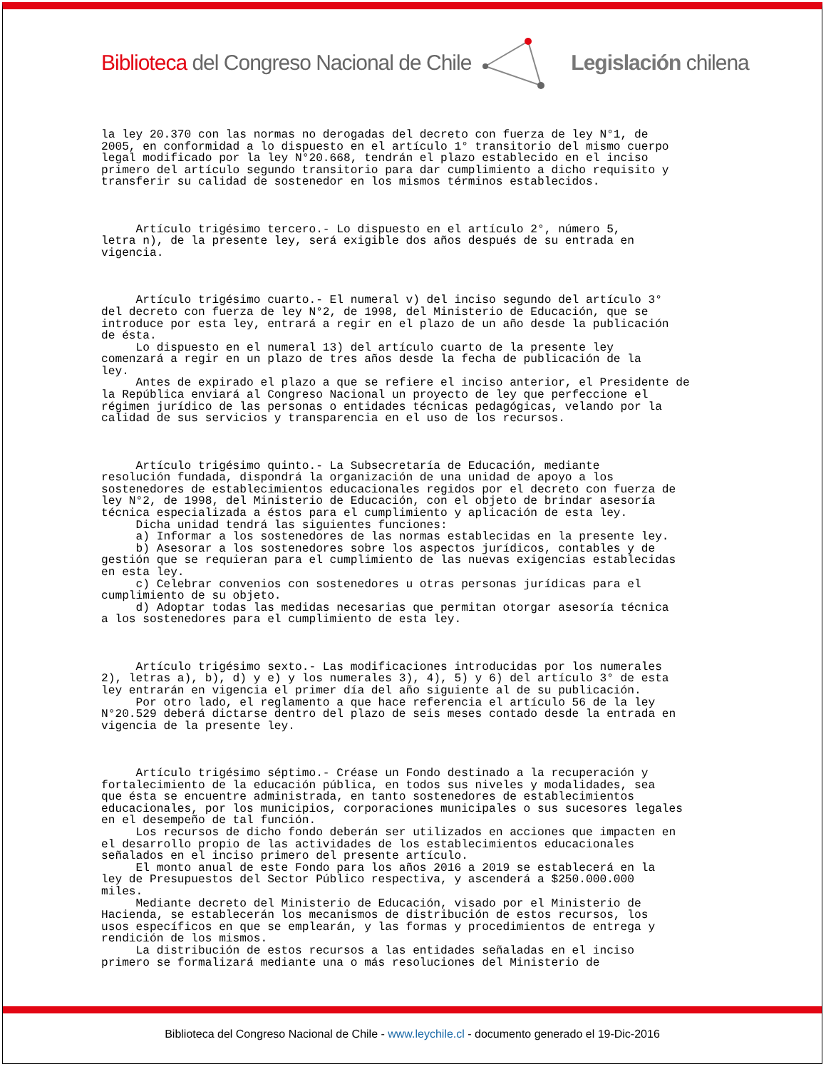Biblioteca del Congreso Nacional de Chile Legislación chilena
la ley 20.370 con las normas no derogadas del decreto con fuerza de ley N°1, de 2005, en conformidad a lo dispuesto en el artículo 1° transitorio del mismo cuerpo legal modificado por la ley N°20.668, tendrán el plazo establecido en el inciso primero del artículo segundo transitorio para dar cumplimiento a dicho requisito y transferir su calidad de sostenedor en los mismos términos establecidos. Artículo trigésimo tercero.- Lo dispuesto en el artículo 2°, número 5, letra n), de la presente ley, será exigible dos años después de su entrada en vigencia. Artículo trigésimo cuarto.- El numeral v) del inciso segundo del artículo 3° del decreto con fuerza de ley N°2, de 1998, del Ministerio de Educación, que se introduce por esta ley, entrará a regir en el plazo de un año desde la publicación de ésta. Lo dispuesto en el numeral 13) del artículo cuarto de la presente ley comenzará a regir en un plazo de tres años desde la fecha de publicación de la ley. Antes de expirado el plazo a que se refiere el inciso anterior, el Presidente de la República enviará al Congreso Nacional un proyecto de ley que perfeccione el régimen jurídico de las personas o entidades técnicas pedagógicas, velando por la calidad de sus servicios y transparencia en el uso de los recursos. Artículo trigésimo quinto.- La Subsecretaría de Educación, mediante resolución fundada, dispondrá la organización de una unidad de apoyo a los sostenedores de establecimientos educacionales regidos por el decreto con fuerza de ley N°2, de 1998, del Ministerio de Educación, con el objeto de brindar asesoría técnica especializada a éstos para el cumplimiento y aplicación de esta ley. Dicha unidad tendrá las siguientes funciones: a) Informar a los sostenedores de las normas establecidas en la presente ley. b) Asesorar a los sostenedores sobre los aspectos jurídicos, contables y de gestión que se requieran para el cumplimiento de las nuevas exigencias establecidas en esta ley. c) Celebrar convenios con sostenedores u otras personas jurídicas para el cumplimiento de su objeto. d) Adoptar todas las medidas necesarias que permitan otorgar asesoría técnica a los sostenedores para el cumplimiento de esta ley. Artículo trigésimo sexto.- Las modificaciones introducidas por los numerales 2), letras a), b), d) y e) y los numerales 3), 4), 5) y 6) del artículo 3° de esta ley entrarán en vigencia el primer día del año siguiente al de su publicación. Por otro lado, el reglamento a que hace referencia el artículo 56 de la ley N°20.529 deberá dictarse dentro del plazo de seis meses contado desde la entrada en vigencia de la presente ley. Artículo trigésimo séptimo.- Créase un Fondo destinado a la recuperación y fortalecimiento de la educación pública, en todos sus niveles y modalidades, sea que ésta se encuentre administrada, en tanto sostenedores de establecimientos educacionales, por los municipios, corporaciones municipales o sus sucesores legales en el desempeño de tal función. Los recursos de dicho fondo deberán ser utilizados en acciones que impacten en el desarrollo propio de las actividades de los establecimientos educacionales señalados en el inciso primero del presente artículo. El monto anual de este Fondo para los años 2016 a 2019 se establecerá en la ley de Presupuestos del Sector Público respectiva, y ascenderá a $250.000.000 miles. Mediante decreto del Ministerio de Educación, visado por el Ministerio de Hacienda, se establecerán los mecanismos de distribución de estos recursos, los usos específicos en que se emplearán, y las formas y procedimientos de entrega y rendición de los mismos. La distribución de estos recursos a las entidades señaladas en el inciso primero se formalizará mediante una o más resoluciones del Ministerio de
Biblioteca del Congreso Nacional de Chile - www.leychile.cl - documento generado el 19-Dic-2016